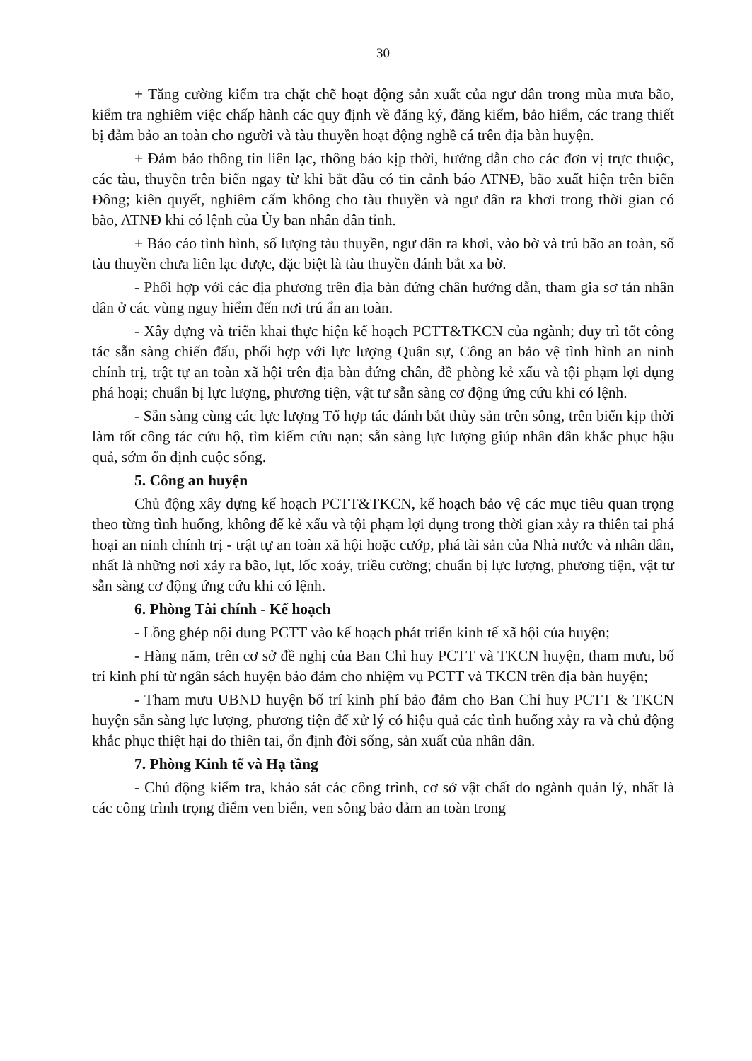30
+ Tăng cường kiểm tra chặt chẽ hoạt động sản xuất của ngư dân trong mùa mưa bão, kiểm tra nghiêm việc chấp hành các quy định về đăng ký, đăng kiểm, bảo hiểm, các trang thiết bị đảm bảo an toàn cho người và tàu thuyền hoạt động nghề cá trên địa bàn huyện.
+ Đảm bảo thông tin liên lạc, thông báo kịp thời, hướng dẫn cho các đơn vị trực thuộc, các tàu, thuyền trên biển ngay từ khi bắt đầu có tin cảnh báo ATNĐ, bão xuất hiện trên biển Đông; kiên quyết, nghiêm cấm không cho tàu thuyền và ngư dân ra khơi trong thời gian có bão, ATNĐ khi có lệnh của Ủy ban nhân dân tỉnh.
+ Báo cáo tình hình, số lượng tàu thuyền, ngư dân ra khơi, vào bờ và trú bão an toàn, số tàu thuyền chưa liên lạc được, đặc biệt là tàu thuyền đánh bắt xa bờ.
- Phối hợp với các địa phương trên địa bàn đứng chân hướng dẫn, tham gia sơ tán nhân dân ở các vùng nguy hiểm đến nơi trú ẩn an toàn.
- Xây dựng và triển khai thực hiện kế hoạch PCTT&TKCN của ngành; duy trì tốt công tác sẵn sàng chiến đấu, phối hợp với lực lượng Quân sự, Công an bảo vệ tình hình an ninh chính trị, trật tự an toàn xã hội trên địa bàn đứng chân, đề phòng kẻ xấu và tội phạm lợi dụng phá hoại; chuẩn bị lực lượng, phương tiện, vật tư sẵn sàng cơ động ứng cứu khi có lệnh.
- Sẵn sàng cùng các lực lượng Tổ hợp tác đánh bắt thủy sản trên sông, trên biển kịp thời làm tốt công tác cứu hộ, tìm kiếm cứu nạn; sẵn sàng lực lượng giúp nhân dân khắc phục hậu quả, sớm ổn định cuộc sống.
5. Công an huyện
Chủ động xây dựng kế hoạch PCTT&TKCN, kế hoạch bảo vệ các mục tiêu quan trọng theo từng tình huống, không để kẻ xấu và tội phạm lợi dụng trong thời gian xảy ra thiên tai phá hoại an ninh chính trị - trật tự an toàn xã hội hoặc cướp, phá tài sản của Nhà nước và nhân dân, nhất là những nơi xảy ra bão, lụt, lốc xoáy, triều cường; chuẩn bị lực lượng, phương tiện, vật tư sẵn sàng cơ động ứng cứu khi có lệnh.
6. Phòng Tài chính - Kế hoạch
- Lồng ghép nội dung PCTT vào kế hoạch phát triển kinh tế xã hội của huyện;
- Hàng năm, trên cơ sở đề nghị của Ban Chỉ huy PCTT và TKCN huyện, tham mưu, bố trí kinh phí từ ngân sách huyện bảo đảm cho nhiệm vụ PCTT và TKCN trên địa bàn huyện;
- Tham mưu UBND huyện bố trí kinh phí bảo đảm cho Ban Chỉ huy PCTT & TKCN huyện sẵn sàng lực lượng, phương tiện để xử lý có hiệu quả các tình huống xảy ra và chủ động khắc phục thiệt hại do thiên tai, ổn định đời sống, sản xuất của nhân dân.
7. Phòng Kinh tế và Hạ tầng
- Chủ động kiểm tra, khảo sát các công trình, cơ sở vật chất do ngành quản lý, nhất là các công trình trọng điểm ven biển, ven sông bảo đảm an toàn trong